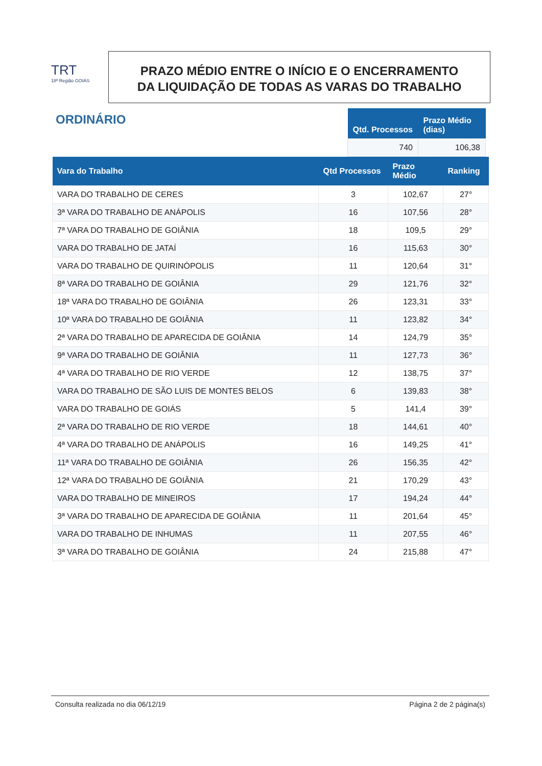TRT
18ª Região GOIÁS
PRAZO MÉDIO ENTRE O INÍCIO E O ENCERRAMENTO
DA LIQUIDAÇÃO DE TODAS AS VARAS DO TRABALHO
ORDINÁRIO
| Qtd. Processos | Prazo Médio (dias) |
| --- | --- |
| 740 | 106,38 |
| Vara do Trabalho | Qtd Processos | Prazo Médio | Ranking |
| --- | --- | --- | --- |
| VARA DO TRABALHO DE CERES | 3 | 102,67 | 27° |
| 3ª VARA DO TRABALHO DE ANÁPOLIS | 16 | 107,56 | 28° |
| 7ª VARA DO TRABALHO DE GOIÂNIA | 18 | 109,5 | 29° |
| VARA DO TRABALHO DE JATAÍ | 16 | 115,63 | 30° |
| VARA DO TRABALHO DE QUIRINÓPOLIS | 11 | 120,64 | 31° |
| 8ª VARA DO TRABALHO DE GOIÂNIA | 29 | 121,76 | 32° |
| 18ª VARA DO TRABALHO DE GOIÂNIA | 26 | 123,31 | 33° |
| 10ª VARA DO TRABALHO DE GOIÂNIA | 11 | 123,82 | 34° |
| 2ª VARA DO TRABALHO DE APARECIDA DE GOIÂNIA | 14 | 124,79 | 35° |
| 9ª VARA DO TRABALHO DE GOIÂNIA | 11 | 127,73 | 36° |
| 4ª VARA DO TRABALHO DE RIO VERDE | 12 | 138,75 | 37° |
| VARA DO TRABALHO DE SÃO LUIS DE MONTES BELOS | 6 | 139,83 | 38° |
| VARA DO TRABALHO DE GOIÁS | 5 | 141,4 | 39° |
| 2ª VARA DO TRABALHO DE RIO VERDE | 18 | 144,61 | 40° |
| 4ª VARA DO TRABALHO DE ANÁPOLIS | 16 | 149,25 | 41° |
| 11ª VARA DO TRABALHO DE GOIÂNIA | 26 | 156,35 | 42° |
| 12ª VARA DO TRABALHO DE GOIÂNIA | 21 | 170,29 | 43° |
| VARA DO TRABALHO DE MINEIROS | 17 | 194,24 | 44° |
| 3ª VARA DO TRABALHO DE APARECIDA DE GOIÂNIA | 11 | 201,64 | 45° |
| VARA DO TRABALHO DE INHUMAS | 11 | 207,55 | 46° |
| 3ª VARA DO TRABALHO DE GOIÂNIA | 24 | 215,88 | 47° |
Consulta realizada no dia 06/12/19 Página 2 de 2 página(s)